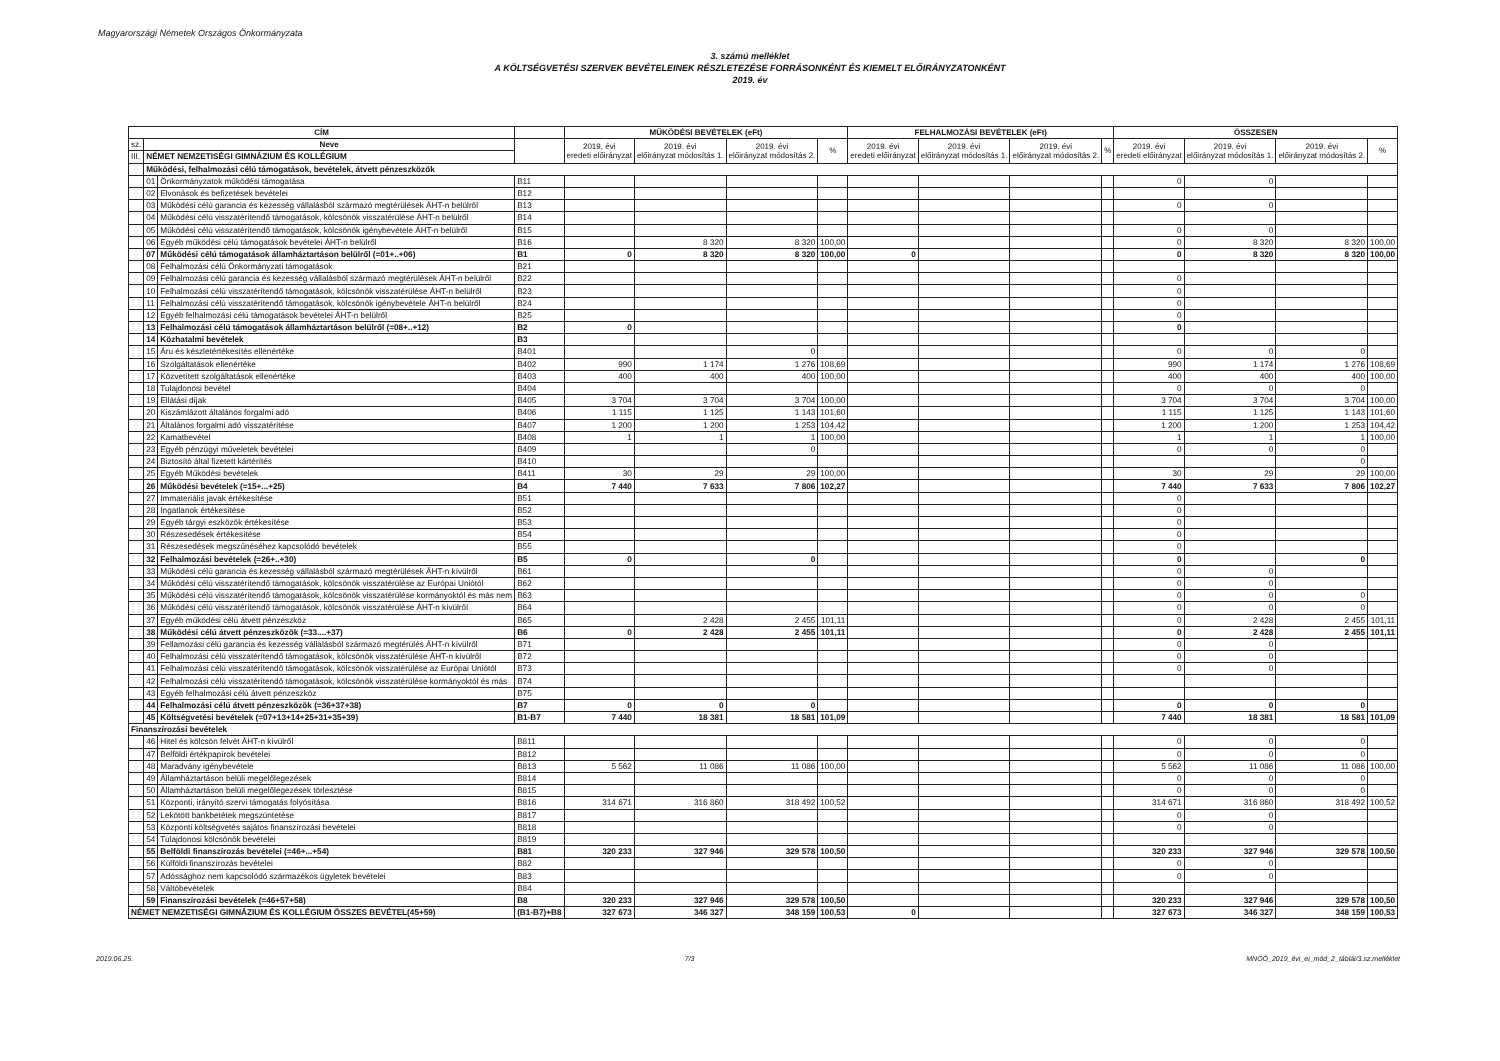Magyarországi Németek Országos Önkormányzata
3. számú melléklet
A KÖLTSÉGVETÉSI SZERVEK BEVÉTELEINEK RÉSZLETEZÉSE FORRÁSONKÉNT ÉS KIEMELT ELŐIRÁNYZATONKÉNT
2019. év
| CÍM | | | | MŰKÖDÉSI BEVÉTELEK (eFt) | | | | FELHALMOZÁSI BEVÉTELEK (eFt) | | | | ÖSSZESEN | | | |
| --- | --- | --- | --- | --- | --- | --- | --- | --- | --- | --- | --- | --- | --- | --- | --- |
| sz. | Neve | | | 2019. évi eredeti előirányzat | 2019. évi előirányzat módosítás 1. | 2019. évi előirányzat módosítás 2. | % | 2019. évi eredeti előirányzat | 2019. évi előirányzat módosítás 1. | 2019. évi előirányzat módosítás 2. | % | 2019. évi eredeti előirányzat | 2019. évi előirányzat módosítás 1. | 2019. évi előirányzat módosítás 2. | % |
| III. | NÉMET NEMZETISÉGI GIMNÁZIUM ÉS KOLLÉGIUM | | | | | | | | | | | | | | |
| | Működési, felhalmozási célú támogatások, bevételek, átvett pénzeszközök | | | | | | | | | | | | | | |
| | 01 | Önkormányzatok működési támogatása | B11 | | | | | | | | | 0 | 0 | | |
| | 02 | Elvonások és befizetések bevételei | B12 | | | | | | | | | | | | |
| | 03 | Működési célú garancia és kezesség vállalásból származó megtérülések ÁHT-n belülről | B13 | | | | | | | | | 0 | 0 | | |
| | 04 | Működési célú visszatérítendő támogatások, kölcsönök visszatérülése ÁHT-n belülről | B14 | | | | | | | | | | | | |
| | 05 | Működési célú visszatérítendő támogatások, kölcsönök igénybevétele ÁHT-n belülről | B15 | | | | | | | | | 0 | 0 | | |
| | 06 | Egyéb működési célú támogatások bevételei ÁHT-n belülről | B16 | | 8 320 | 8 320 | 100,00 | | | | | 0 | 8 320 | 8 320 | 100,00 |
| | 07 | Működési célú támogatások államháztartáson belülről (=01+..+06) | B1 | 0 | 8 320 | 8 320 | 100,00 | 0 | | | | 0 | 8 320 | 8 320 | 100,00 |
| | 08 | Felhalmozási célú Önkormányzati támogatások | B21 | | | | | | | | | | | | |
| | 09 | Felhalmozási célú garancia és kezesség vállalásból származó megtérülések ÁHT-n belülről | B22 | | | | | | | | | 0 | | | |
| | 10 | Felhalmozási célú visszatérítendő támogatások, kölcsönök visszatérülése ÁHT-n belülről | B23 | | | | | | | | | 0 | | | |
| | 11 | Felhalmozási célú visszatérítendő támogatások, kölcsönök igénybevétele ÁHT-n belülről | B24 | | | | | | | | | 0 | | | |
| | 12 | Egyéb felhalmozási célú támogatások bevételei ÁHT-n belülről | B25 | | | | | | | | | 0 | | | |
| | 13 | Felhalmozási célú támogatások államháztartáson belülről (=08+..+12) | B2 | 0 | | | | | | | | 0 | | | |
| | 14 | Közhatalmi bevételek | B3 | | | | | | | | | | | | |
| | 15 | Áru és készletértékesítés ellenértéke | B401 | | | 0 | | | | | | 0 | 0 | 0 | |
| | 16 | Szolgáltatások ellenértéke | B402 | 990 | 1 174 | 1 276 | 108,69 | | | | | 990 | 1 174 | 1 276 | 108,69 |
| | 17 | Közvetített szolgáltatások ellenértéke | B403 | 400 | 400 | 400 | 100,00 | | | | | 400 | 400 | 400 | 100,00 |
| | 18 | Tulajdonosi bevétel | B404 | | | | | | | | | 0 | 0 | 0 | |
| | 19 | Ellátási díjak | B405 | 3 704 | 3 704 | 3 704 | 100,00 | | | | | 3 704 | 3 704 | 3 704 | 100,00 |
| | 20 | Kiszámlázott általános forgalmi adó | B406 | 1 115 | 1 125 | 1 143 | 101,60 | | | | | 1 115 | 1 125 | 1 143 | 101,60 |
| | 21 | Általános forgalmi adó visszatérítése | B407 | 1 200 | 1 200 | 1 253 | 104,42 | | | | | 1 200 | 1 200 | 1 253 | 104,42 |
| | 22 | Kamatbevétel | B408 | 1 | 1 | 1 | 100,00 | | | | | 1 | 1 | 1 | 100,00 |
| | 23 | Egyéb pénzügyi műveletek bevételei | B409 | | | 0 | | | | | | 0 | 0 | 0 | |
| | 24 | Biztosító által fizetett kártérítés | B410 | | | | | | | | | | | 0 | |
| | 25 | Egyéb Működési bevételek | B411 | 30 | 29 | 29 | 100,00 | | | | | 30 | 29 | 29 | 100,00 |
| | 26 | Működési bevételek (=15+...+25) | B4 | 7 440 | 7 633 | 7 806 | 102,27 | | | | | 7 440 | 7 633 | 7 806 | 102,27 |
| | 27 | Immateriális javak értékesítése | B51 | | | | | | | | | 0 | | | |
| | 28 | Ingatlanok értékesítése | B52 | | | | | | | | | 0 | | | |
| | 29 | Egyéb tárgyi eszközök értékesítése | B53 | | | | | | | | | 0 | | | |
| | 30 | Részesedések értékesítése | B54 | | | | | | | | | 0 | | | |
| | 31 | Részesedések megszűnéséhez kapcsolódó bevételek | B55 | | | | | | | | | 0 | | | |
| | 32 | Felhalmozási bevételek (=26+..+30) | B5 | 0 | | 0 | | | | | | 0 | | 0 | |
| | 33 | Működési célú garancia és kezesség vállalásból származó megtérülések ÁHT-n kívülről | B61 | | | | | | | | | 0 | 0 | | |
| | 34 | Működési célú visszatérítendő támogatások, kölcsönök visszatérülése az Európai Uniótól | B62 | | | | | | | | | 0 | 0 | | |
| | 35 | Működési célú visszatérítendő támogatások, kölcsönök visszatérülése kormányoktól és más nem | B63 | | | | | | | | | 0 | 0 | 0 | |
| | 36 | Működési célú visszatérítendő támogatások, kölcsönök visszatérülése ÁHT-n kívülről | B64 | | | | | | | | | 0 | 0 | 0 | |
| | 37 | Egyéb működési célú átvett pénzeszköz | B65 | | 2 428 | 2 455 | 101,11 | | | | | 0 | 2 428 | 2 455 | 101,11 |
| | 38 | Működési célú átvett pénzeszközök (=33....+37) | B6 | 0 | 2 428 | 2 455 | 101,11 | | | | | 0 | 2 428 | 2 455 | 101,11 |
| | 39 | Fellamozási célú garancia és kezesség vállalásból származó megtérülés ÁHT-n kívülről | B71 | | | | | | | | | 0 | 0 | | |
| | 40 | Felhalmozási célú visszatérítendő támogatások, kölcsönök visszatérülése ÁHT-n kívülről | B72 | | | | | | | | | 0 | 0 | | |
| | 41 | Felhalmozási célú visszatérítendő támogatások, kölcsönök visszatérülése az Európai Uniótól | B73 | | | | | | | | | 0 | 0 | | |
| | 42 | Felhalmozási célú visszatérítendő támogatások, kölcsönök visszatérülése kormányoktól és más | B74 | | | | | | | | | | | | |
| | 43 | Egyéb felhalmozási célú átvett pénzeszköz | B75 | | | | | | | | | | | | |
| | 44 | Felhalmozási célú átvett pénzeszközök (=36+37+38) | B7 | 0 | 0 | 0 | | | | | | 0 | 0 | 0 | |
| | 45 | Költségvetési bevételek (=07+13+14+25+31+35+39) | B1-B7 | 7 440 | 18 381 | 18 581 | 101,09 | | | | | 7 440 | 18 381 | 18 581 | 101,09 |
| Finanszírozási bevételek | | | | | | | | | | | | | | | |
| | 46 | Hitel és kölcsön felvét ÁHT-n kívülről | B811 | | | | | | | | | 0 | 0 | 0 | |
| | 47 | Belföldi értékpapírok bevételei | B812 | | | | | | | | | 0 | 0 | 0 | |
| | 48 | Maradvány igénybevétele | B813 | 5 562 | 11 086 | 11 086 | 100,00 | | | | | 5 562 | 11 086 | 11 086 | 100,00 |
| | 49 | Államháztartáson belüli megelőlegezések | B814 | | | | | | | | | 0 | 0 | 0 | |
| | 50 | Államháztartáson belüli megelőlegezések törlesztése | B815 | | | | | | | | | 0 | 0 | 0 | |
| | 51 | Központi, irányító szervi támogatás folyósítása | B816 | 314 671 | 316 860 | 318 492 | 100,52 | | | | | 314 671 | 316 860 | 318 492 | 100,52 |
| | 52 | Lekötött bankbetétek megszüntetése | B817 | | | | | | | | | 0 | 0 | | |
| | 53 | Központi költségvetés sajátos finanszírozási bevételei | B818 | | | | | | | | | 0 | 0 | | |
| | 54 | Tulajdonosi kölcsönök bevételei | B819 | | | | | | | | | | | | |
| | 55 | Belföldi finanszírozás bevételei (=46+...+54) | B81 | 320 233 | 327 946 | 329 578 | 100,50 | | | | | 320 233 | 327 946 | 329 578 | 100,50 |
| | 56 | Külföldi finanszírozás bevételei | B82 | | | | | | | | | 0 | 0 | | |
| | 57 | Adóssághoz nem kapcsolódó származékos ügyletek bevételei | B83 | | | | | | | | | 0 | 0 | | |
| | 58 | Váltóbevételek | B84 | | | | | | | | | | | | |
| | 59 | Finanszírozási bevételek (=46+57+58) | B8 | 320 233 | 327 946 | 329 578 | 100,50 | | | | | 320 233 | 327 946 | 329 578 | 100,50 |
| NÉMET NEMZETISÉGI GIMNÁZIUM ÉS KOLLÉGIUM ÖSSZES BEVÉTEL(45+59) | | | (B1-B7)+B8 | 327 673 | 346 327 | 348 159 | 100,53 | 0 | | | | 327 673 | 346 327 | 348 159 | 100,53 |
2019.06.25. 7/3 MNOÖ_2019_évi_ei_mód_2_táblái/3.sz.melléklet